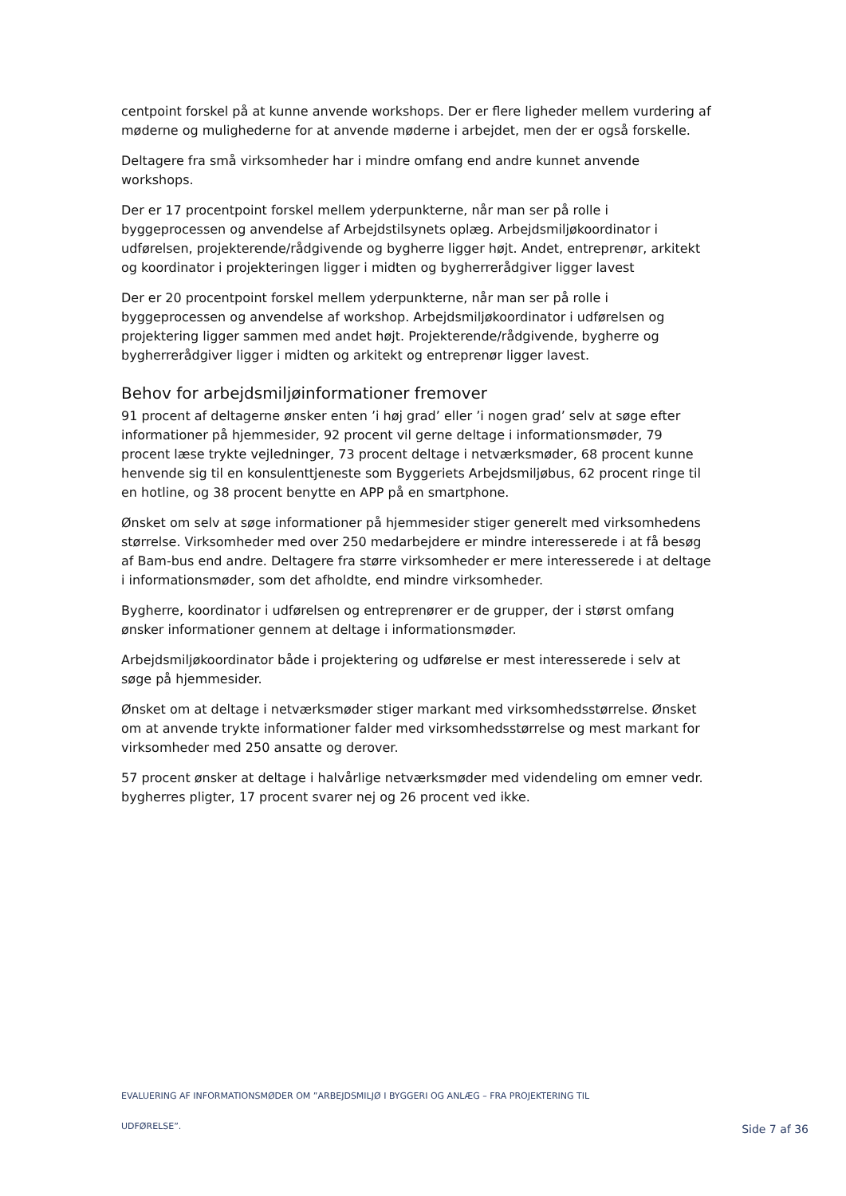centpoint forskel på at kunne anvende workshops. Der er flere ligheder mellem vurdering af møderne og mulighederne for at anvende møderne i arbejdet, men der er også forskelle.
Deltagere fra små virksomheder har i mindre omfang end andre kunnet anvende workshops.
Der er 17 procentpoint forskel mellem yderpunkterne, når man ser på rolle i byggeprocessen og anvendelse af Arbejdstilsynets oplæg. Arbejdsmiljøkoordinator i udførelsen, projekterende/rådgivende og bygherre ligger højt. Andet, entreprenør, arkitekt og koordinator i projekteringen ligger i midten og bygherrerådgiver ligger lavest
Der er 20 procentpoint forskel mellem yderpunkterne, når man ser på rolle i byggeprocessen og anvendelse af workshop. Arbejdsmiljøkoordinator i udførelsen og projektering ligger sammen med andet højt. Projekterende/rådgivende, bygherre og bygherrerådgiver ligger i midten og arkitekt og entreprenør ligger lavest.
Behov for arbejdsmiljøinformationer fremover
91 procent af deltagerne ønsker enten ’i høj grad’ eller ’i nogen grad’ selv at søge efter informationer på hjemmesider, 92 procent vil gerne deltage i informationsmøder, 79 procent læse trykte vejledninger, 73 procent deltage i netværksmøder, 68 procent kunne henvende sig til en konsulenttjeneste som Byggeriets Arbejdsmiljøbus, 62 procent ringe til en hotline, og 38 procent benytte en APP på en smartphone.
Ønsket om selv at søge informationer på hjemmesider stiger generelt med virksomhedens størrelse. Virksomheder med over 250 medarbejdere er mindre interesserede i at få besøg af Bam-bus end andre. Deltagere fra større virksomheder er mere interesserede i at deltage i informationsmøder, som det afholdte, end mindre virksomheder.
Bygherre, koordinator i udførelsen og entreprenører er de grupper, der i størst omfang ønsker informationer gennem at deltage i informationsmøder.
Arbejdsmiljøkoordinator både i projektering og udførelse er mest interesserede i selv at søge på hjemmesider.
Ønsket om at deltage i netværksmøder stiger markant med virksomhedsstørrelse. Ønsket om at anvende trykte informationer falder med virksomhedsstørrelse og mest markant for virksomheder med 250 ansatte og derover.
57 procent ønsker at deltage i halvårlige netværksmøder med videndeling om emner vedr. bygherres pligter, 17 procent svarer nej og 26 procent ved ikke.
EVALUERING AF INFORMATIONSMØDER OM ”ARBEJDSMILJØ I BYGGERI OG ANLÆG – FRA PROJEKTERING TIL
UDFØRELSE”.
Side 7 af 36